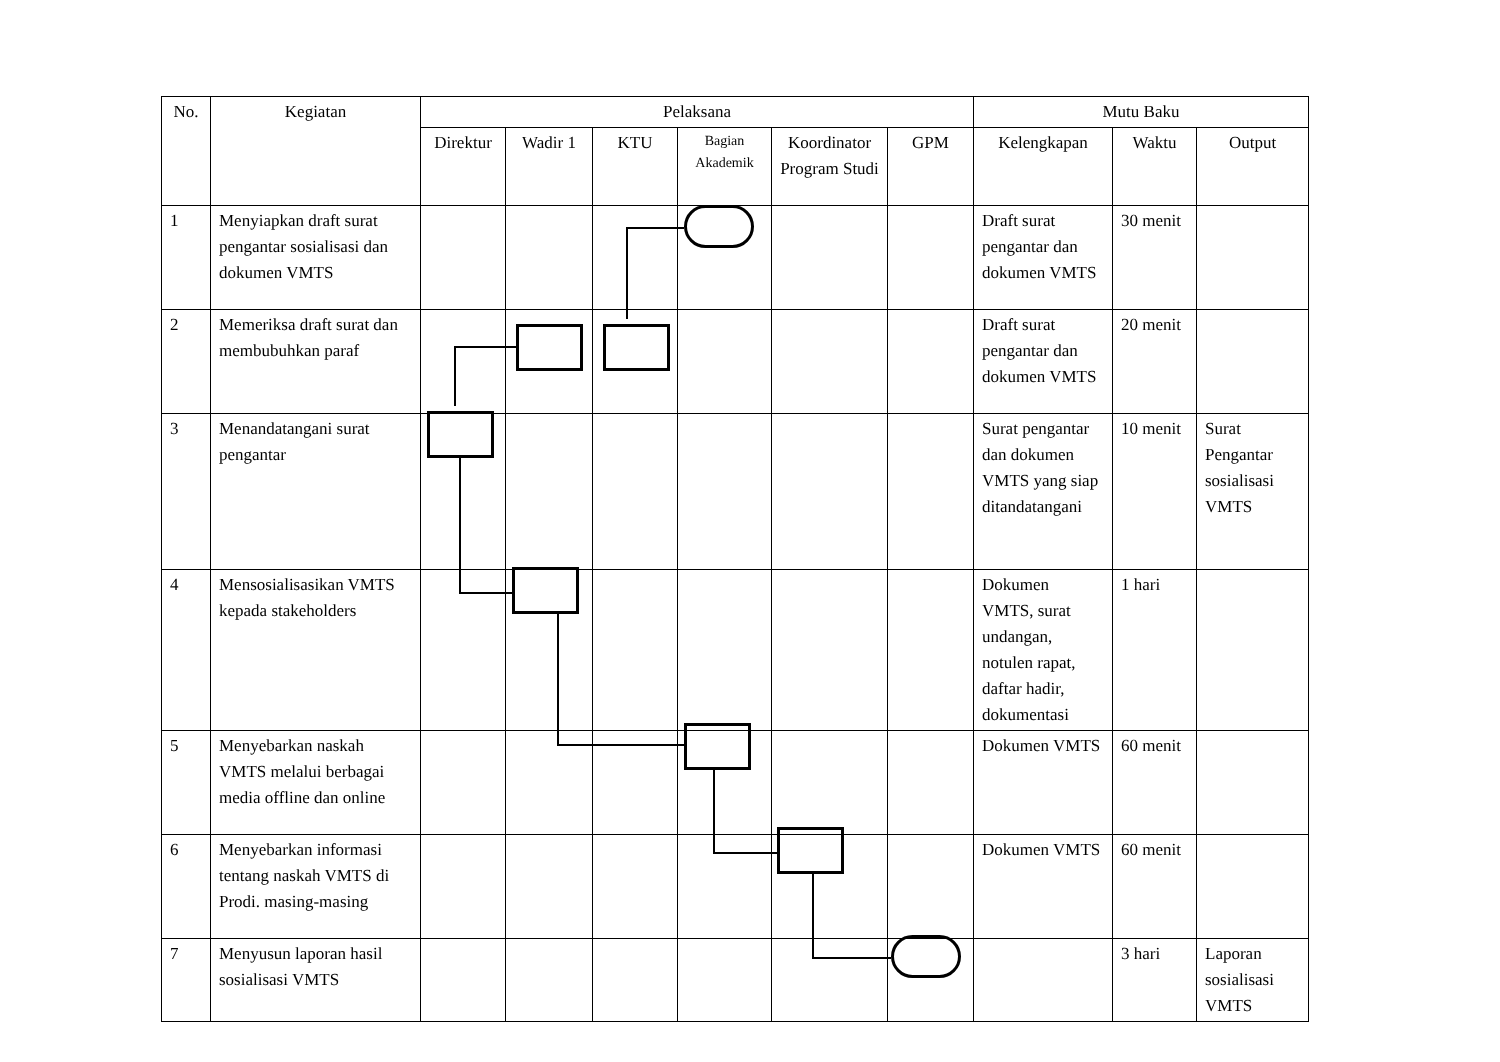| No. | Kegiatan | Pelaksana | | | | | | Mutu Baku | | |
| --- | --- | --- | --- | --- | --- | --- | --- | --- | --- | --- |
| | | Direktur | Wadir 1 | KTU | Bagian Akademik | Koordinator Program Studi | GPM | Kelengkapan | Waktu | Output |
| 1 | Menyiapkan draft surat pengantar sosialisasi dan dokumen VMTS | | | | | | | Draft surat pengantar dan dokumen VMTS | 30 menit | |
| 2 | Memeriksa draft surat dan membubuhkan paraf | | | | | | | Draft surat pengantar dan dokumen VMTS | 20 menit | |
| 3 | Menandatangani surat pengantar | | | | | | | Surat pengantar dan dokumen VMTS yang siap ditandatangani | 10 menit | Surat Pengantar sosialisasi VMTS |
| 4 | Mensosialisasikan VMTS kepada stakeholders | | | | | | | Dokumen VMTS, surat undangan, notulen rapat, daftar hadir, dokumentasi | 1 hari | |
| 5 | Menyebarkan naskah VMTS melalui berbagai media offline dan online | | | | | | | Dokumen VMTS | 60 menit | |
| 6 | Menyebarkan informasi tentang naskah VMTS di Prodi. masing-masing | | | | | | | Dokumen VMTS | 60 menit | |
| 7 | Menyusun laporan hasil sosialisasi VMTS | | | | | | | | 3 hari | Laporan sosialisasi VMTS |